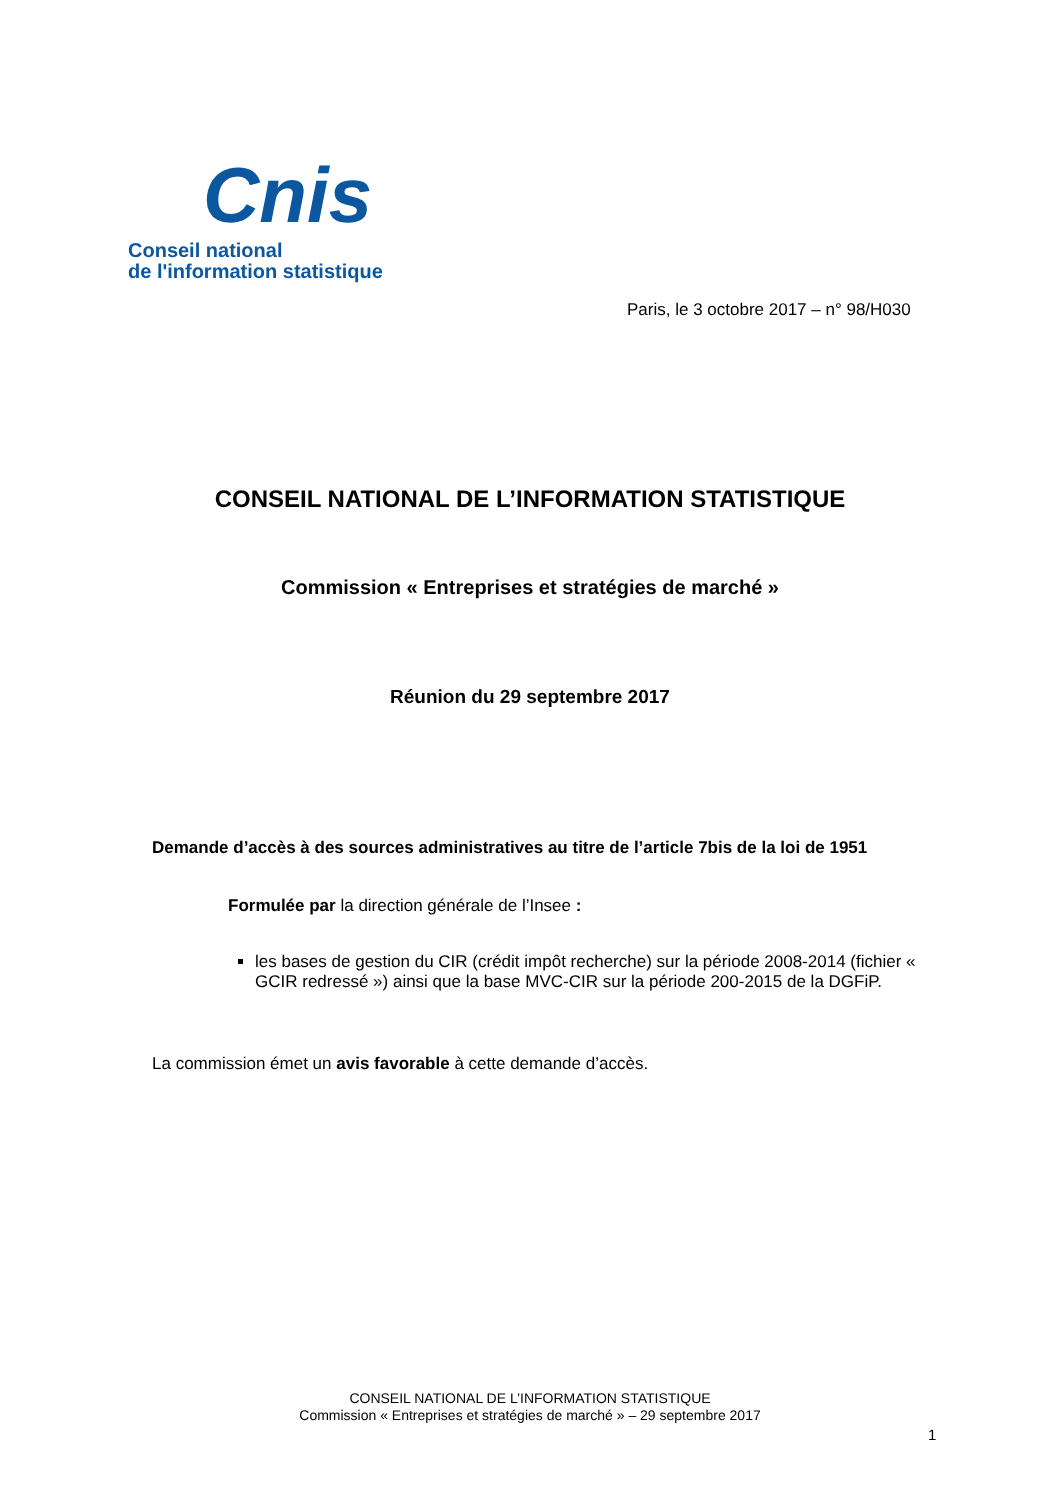Cnis
Conseil national
de l'information statistique
Paris, le 3 octobre 2017 – n° 98/H030
CONSEIL NATIONAL DE L’INFORMATION STATISTIQUE
Commission « Entreprises et stratégies de marché »
Réunion du 29 septembre 2017
Demande d’accès à des sources administratives au titre de l’article 7bis de la loi de 1951
Formulée par la direction générale de l’Insee :
les bases de gestion du CIR (crédit impôt recherche) sur la période 2008-2014 (fichier « GCIR redressé ») ainsi que la base MVC-CIR sur la période 200-2015 de la DGFiP.
La commission émet un avis favorable à cette demande d’accès.
CONSEIL NATIONAL DE L’INFORMATION STATISTIQUE
Commission « Entreprises et stratégies de marché » – 29 septembre 2017
1